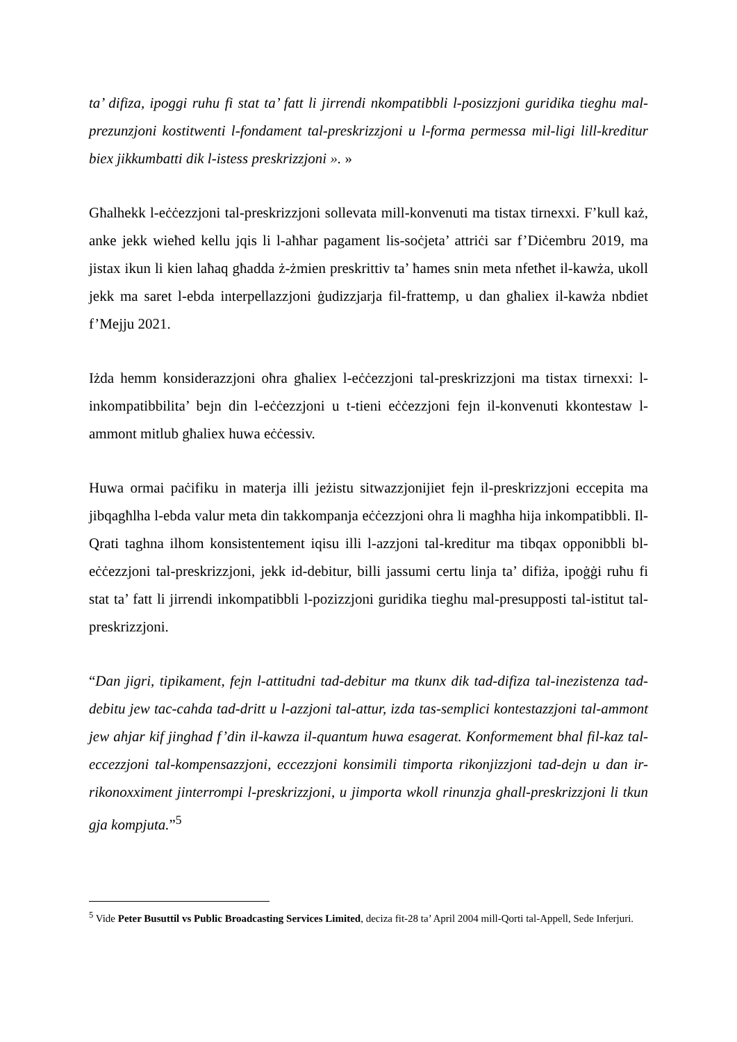ta’ difiza, ipoggi ruhu fi stat ta’ fatt li jirrendi nkompatibbli l-posizzjoni guridika tieghu mal-prezunzjoni kostitwenti l-fondament tal-preskrizzjoni u l-forma permessa mil-ligi lill-kreditur biex jikkumbatti dik l-istess preskrizzjoni ». »
Għalhekk l-eċċezzjoni tal-preskrizzjoni sollevata mill-konvenuti ma tistax tirnexxi. F’kull każ, anke jekk wieħed kellu jqis li l-aħħar pagament lis-soċjeta’ attriċi sar f’Diċembru 2019, ma jistax ikun li kien laħaq għadda ż-żmien preskrittiv ta’ ħames snin meta nfetħet il-kawża, ukoll jekk ma saret l-ebda interpellazzjoni ġudizzjarja fil-frattemp, u dan għaliex il-kawża nbdiet f’Mejju 2021.
Iżda hemm konsiderazzjoni oħra għaliex l-eċċezzjoni tal-preskrizzjoni ma tistax tirnexxi: l-inkompatibbilita’ bejn din l-eċċezzjoni u t-tieni eċċezzjoni fejn il-konvenuti kkontestaw l-ammont mitlub għaliex huwa eċċessiv.
Huwa ormai paċifiku in materja illi jeżistu sitwazzjonijiet fejn il-preskrizzjoni eccepita ma jibqagħlha l-ebda valur meta din takkompanja eċċezzjoni ohra li magħha hija inkompatibbli. Il-Qrati taghna ilhom konsistentement iqisu illi l-azzjoni tal-kreditur ma tibqax opponibbli bl-eċċezzjoni tal-preskrizzjoni, jekk id-debitur, billi jassumi certu linja ta’ difiża, ipoġġi ruħu fi stat ta’ fatt li jirrendi inkompatibbli l-pozizzjoni guridika tieghu mal-presupposti tal-istitut tal-preskrizzjoni.
“Dan jigri, tipikament, fejn l-attitudni tad-debitur ma tkunx dik tad-difiza tal-inezistenza tad-debitu jew tac-cahda tad-dritt u l-azzjoni tal-attur, izda tas-semplici kontestazzjoni tal-ammont jew ahjar kif jinghad f’din il-kawza il-quantum huwa esagerat. Konformement bhal fil-kaz tal-eccezzjoni tal-kompensazzjoni, eccezzjoni konsimili timporta rikonjizzjoni tad-dejn u dan ir-rikonoxximent jinterrompi l-preskrizzjoni, u jimporta wkoll rinunzja ghall-preskrizzjoni li tkun gja kompjuta.”<sup>5</sup>
<sup>5</sup> Vide Peter Busuttil vs Public Broadcasting Services Limited, deciza fit-28 ta’ April 2004 mill-Qorti tal-Appell, Sede Inferjuri.